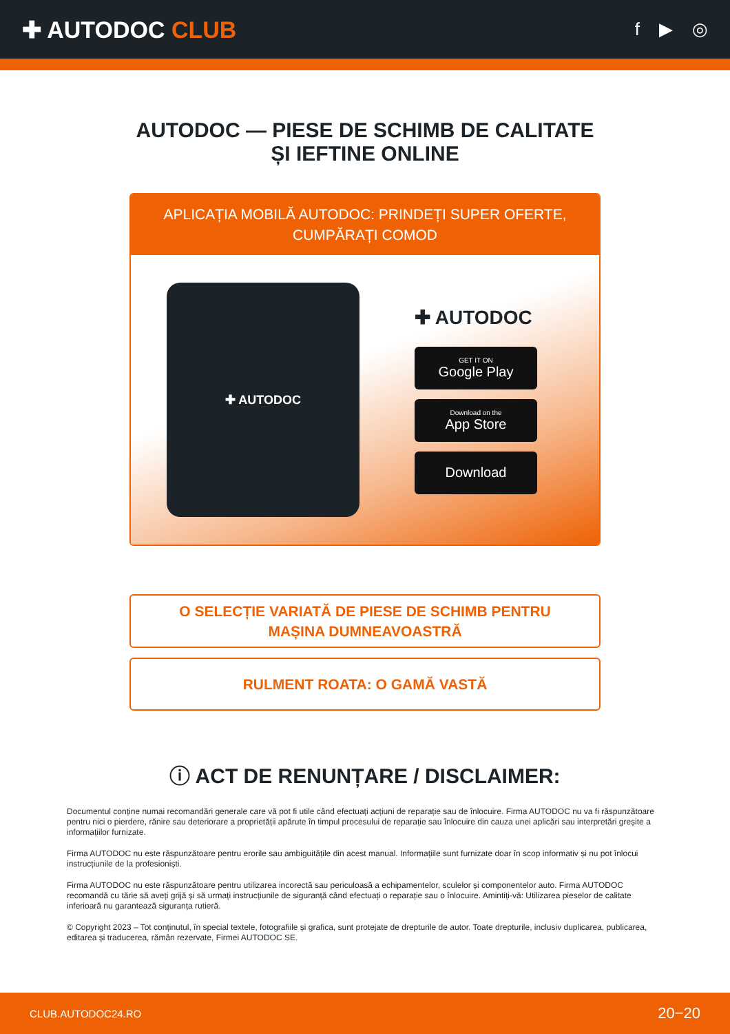✚ AUTODOC CLUB
f ▶ ◎
AUTODOC — PIESE DE SCHIMB DE CALITATE ȘI IEFTINE ONLINE
APLICAȚIA MOBILĂ AUTODOC: PRINDEȚI SUPER OFERTE, CUMPĂRAȚI COMOD
✚ AUTODOC
✚ AUTODOC
GET IT ON
Google Play
Download on the
App Store
Download
O SELECȚIE VARIATĂ DE PIESE DE SCHIMB PENTRU MAȘINA DUMNEAVOASTRĂ
RULMENT ROATA: O GAMĂ VASTĂ
ⓘ ACT DE RENUNȚARE / DISCLAIMER:
Documentul conține numai recomandări generale care vă pot fi utile când efectuați acțiuni de reparație sau de înlocuire. Firma AUTODOC nu va fi răspunzătoare pentru nici o pierdere, rănire sau deteriorare a proprietății apărute în timpul procesului de reparație sau înlocuire din cauza unei aplicări sau interpretări greșite a informațiilor furnizate.
Firma AUTODOC nu este răspunzătoare pentru erorile sau ambiguitățile din acest manual. Informațiile sunt furnizate doar în scop informativ și nu pot înlocui instrucțiunile de la profesioniști.
Firma AUTODOC nu este răspunzătoare pentru utilizarea incorectă sau periculoasă a echipamentelor, sculelor și componentelor auto. Firma AUTODOC recomandă cu tărie să aveți grijă și să urmați instrucțiunile de siguranță când efectuați o reparație sau o înlocuire. Amintiți-vă: Utilizarea pieselor de calitate inferioară nu garantează siguranța rutieră.
© Copyright 2023 – Tot conținutul, în special textele, fotografiile și grafica, sunt protejate de drepturile de autor. Toate drepturile, inclusiv duplicarea, publicarea, editarea și traducerea, rămân rezervate, Firmei AUTODOC SE.
CLUB.AUTODOC24.RO 20−20